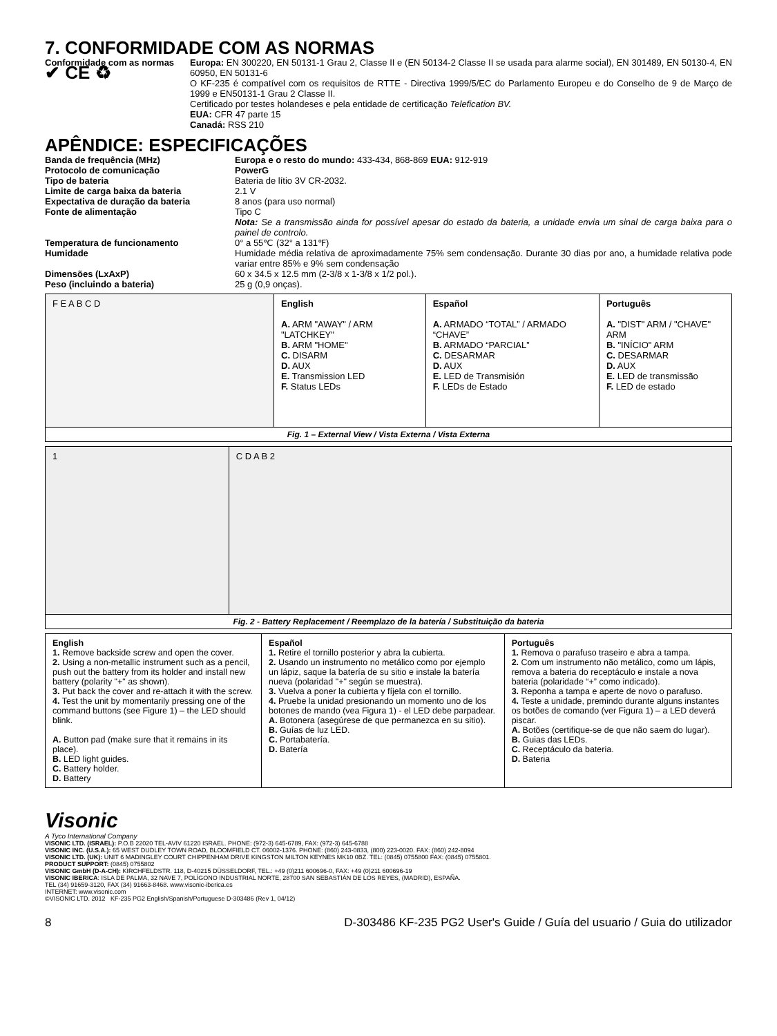7. CONFORMIDADE COM AS NORMAS
Conformidade com as normas
✔ CE ♻
Europa: EN 300220, EN 50131-1 Grau 2, Classe II e (EN 50134-2 Classe II se usada para alarme social), EN 301489, EN 50130-4, EN 60950, EN 50131-6
O KF-235 é compatível com os requisitos de RTTE - Directiva 1999/5/EC do Parlamento Europeu e do Conselho de 9 de Março de 1999 e EN50131-1 Grau 2 Classe II.
Certificado por testes holandeses e pela entidade de certificação Telefication BV.
EUA: CFR 47 parte 15
Canadá: RSS 210
APÊNDICE: ESPECIFICAÇÕES
Banda de frequência (MHz) Europa e o resto do mundo: 433-434, 868-869 EUA: 912-919
Protocolo de comunicação PowerG
Tipo de bateria Bateria de lítio 3V CR-2032.
Limite de carga baixa da bateria 2.1 V
Expectativa de duração da bateria 8 anos (para uso normal)
Fonte de alimentação Tipo C
Nota: Se a transmissão ainda for possível apesar do estado da bateria, a unidade envia um sinal de carga baixa para o painel de controlo.
Temperatura de funcionamento 0° a 55℃ (32° a 131℉)
Humidade Humidade média relativa de aproximadamente 75% sem condensação. Durante 30 dias por ano, a humidade relativa pode variar entre 85% e 9% sem condensação
Dimensões (LxAxP) 60 x 34.5 x 12.5 mm (2-3/8 x 1-3/8 x 1/2 pol.).
Peso (incluindo a bateria) 25 g (0,9 onças).
| F E A B C D | English A. ARM "AWAY" / ARM "LATCHKEY" B. ARM "HOME" C. DISARM D. AUX E. Transmission LED F. Status LEDs | Español A. ARMADO “TOTAL” / ARMADO “CHAVE” B. ARMADO “PARCIAL” C. DESARMAR D. AUX E. LED de Transmisión F. LEDs de Estado | Português A. "DIST" ARM / "CHAVE" ARM B. "INÍCIO" ARM C. DESARMAR D. AUX E. LED de transmissão F. LED de estado |
| Fig. 1 – External View / Vista Externa / Vista Externa | | | |
| 1 | C D A B 2 |
| Fig. 2 - Battery Replacement / Reemplazo de la batería / Substituição da bateria | |
| English 1. Remove backside screw and open the cover. 2. Using a non-metallic instrument such as a pencil, push out the battery from its holder and install new battery (polarity "+" as shown). 3. Put back the cover and re-attach it with the screw. 4. Test the unit by momentarily pressing one of the command buttons (see Figure 1) – the LED should blink. A. Button pad (make sure that it remains in its place). B. LED light guides. C. Battery holder. D. Battery | Español 1. Retire el tornillo posterior y abra la cubierta. 2. Usando un instrumento no metálico como por ejemplo un lápiz, saque la batería de su sitio e instale la batería nueva (polaridad "+" según se muestra). 3. Vuelva a poner la cubierta y fíjela con el tornillo. 4. Pruebe la unidad presionando un momento uno de los botones de mando (vea Figura 1) - el LED debe parpadear. A. Botonera (asegúrese de que permanezca en su sitio). B. Guías de luz LED. C. Portabatería. D. Batería | Português 1. Remova o parafuso traseiro e abra a tampa. 2. Com um instrumento não metálico, como um lápis, remova a bateria do receptáculo e instale a nova bateria (polaridade “+” como indicado). 3. Reponha a tampa e aperte de novo o parafuso. 4. Teste a unidade, premindo durante alguns instantes os botões de comando (ver Figura 1) – a LED deverá piscar. A. Botões (certifique-se de que não saem do lugar). B. Guias das LEDs. C. Receptáculo da bateria. D. Bateria |
Visonic
A Tyco International Company
VISONIC LTD. (ISRAEL): P.O.B 22020 TEL-AVIV 61220 ISRAEL. PHONE: (972-3) 645-6789, FAX: (972-3) 645-6788
VISONIC INC. (U.S.A.): 65 WEST DUDLEY TOWN ROAD, BLOOMFIELD CT. 06002-1376. PHONE: (860) 243-0833, (800) 223-0020. FAX: (860) 242-8094
VISONIC LTD. (UK): UNIT 6 MADINGLEY COURT CHIPPENHAM DRIVE KINGSTON MILTON KEYNES MK10 0BZ. TEL: (0845) 0755800 FAX: (0845) 0755801.
PRODUCT SUPPORT: (0845) 0755802
VISONIC GmbH (D-A-CH): KIRCHFELDSTR. 118, D-40215 DÜSSELDORF, TEL.: +49 (0)211 600696-0, FAX: +49 (0)211 600696-19
VISONIC IBERICA: ISLA DE PALMA, 32 NAVE 7, POLÍGONO INDUSTRIAL NORTE, 28700 SAN SEBASTIÁN DE LOS REYES, (MADRID), ESPAÑA.
TEL (34) 91659-3120, FAX (34) 91663-8468. www.visonic-iberica.es
INTERNET: www.visonic.com
©VISONIC LTD. 2012 KF-235 PG2 English/Spanish/Portuguese D-303486 (Rev 1, 04/12)
8 D-303486 KF-235 PG2 User's Guide / Guía del usuario / Guia do utilizador